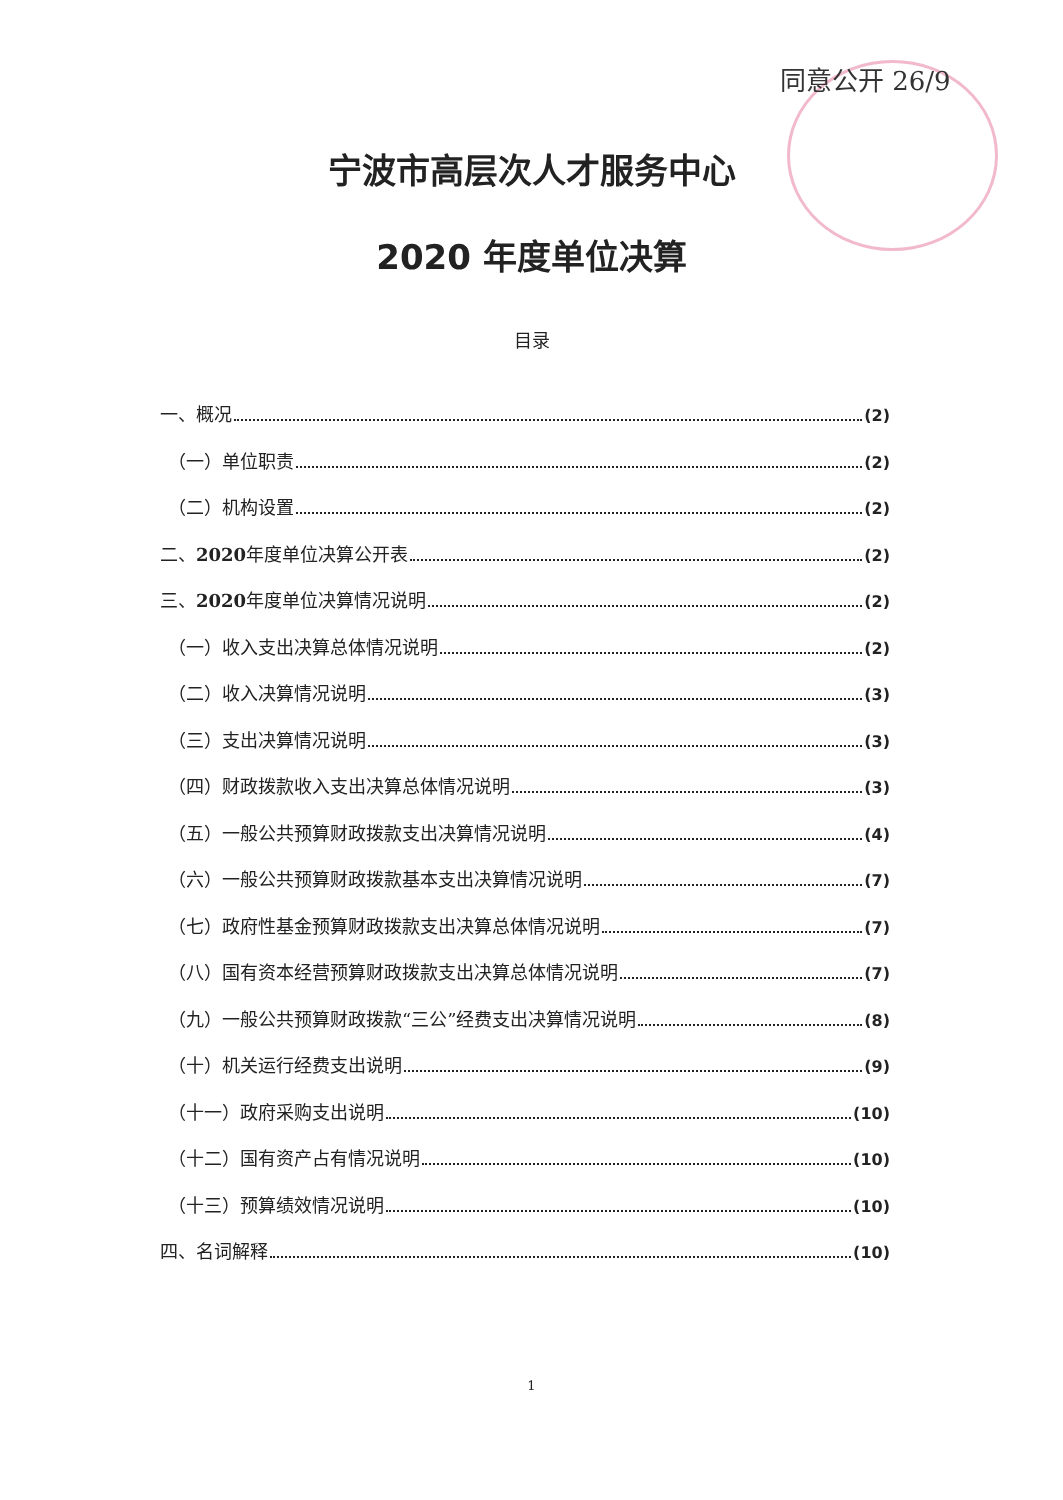同意公开 26/9
宁波市高层次人才服务中心
2020 年度单位决算
目录
一、概况 (2)
（一）单位职责 (2)
（二）机构设置 (2)
二、 2020 年度单位决算公开表 (2)
三、 2020 年度单位决算情况说明 (2)
（一）收入支出决算总体情况说明 (2)
（二）收入决算情况说明 (3)
（三）支出决算情况说明 (3)
（四）财政拨款收入支出决算总体情况说明 (3)
（五）一般公共预算财政拨款支出决算情况说明 (4)
（六）一般公共预算财政拨款基本支出决算情况说明 (7)
（七）政府性基金预算财政拨款支出决算总体情况说明 (7)
（八）国有资本经营预算财政拨款支出决算总体情况说明 (7)
（九）一般公共预算财政拨款“三公”经费支出决算情况说明 (8)
（十）机关运行经费支出说明 (9)
（十一）政府采购支出说明 (10)
（十二）国有资产占有情况说明 (10)
（十三）预算绩效情况说明 (10)
四、名词解释 (10)
1